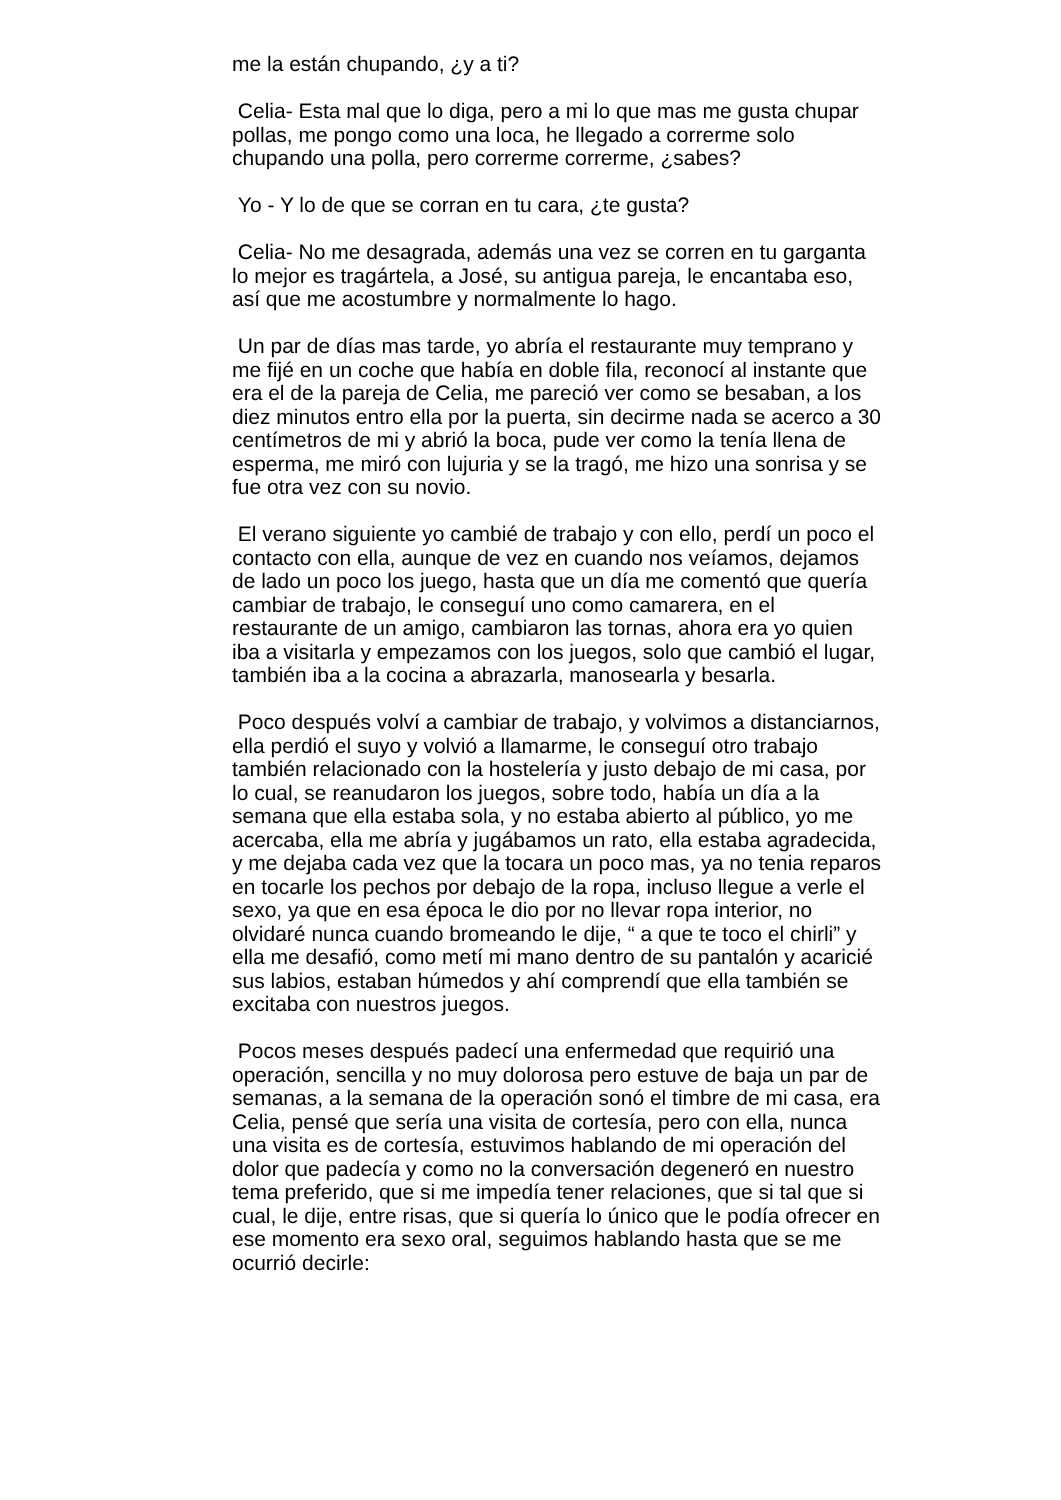me la están chupando, ¿y a ti?
Celia- Esta mal que lo diga, pero a mi lo que mas me gusta chupar
pollas, me pongo como una loca, he llegado a correrme solo
chupando una polla, pero correrme correrme, ¿sabes?
Yo - Y lo de que se corran en tu cara, ¿te gusta?
Celia- No me desagrada, además una vez se corren en tu garganta
lo mejor es tragártela, a José, su antigua pareja, le encantaba eso,
así que me acostumbre y normalmente lo hago.
Un par de días mas tarde, yo abría el restaurante muy temprano y
me fijé en un coche que había en doble fila, reconocí al instante que
era el de la pareja de Celia, me pareció ver como se besaban, a los
diez minutos entro ella por la puerta, sin decirme nada se acerco a 30
centímetros de mi y abrió la boca, pude ver como la tenía llena de
esperma, me miró con lujuria y se la tragó, me hizo una sonrisa y se
fue otra vez con su novio.
El verano siguiente yo cambié de trabajo y con ello, perdí un poco el
contacto con ella, aunque de vez en cuando nos veíamos, dejamos
de lado un poco los juego, hasta que un día me comentó que quería
cambiar de trabajo, le conseguí uno como camarera, en el
restaurante de un amigo, cambiaron las tornas, ahora era yo quien
iba a visitarla y empezamos con los juegos, solo que cambió el lugar,
también iba a la cocina a abrazarla, manosearla y besarla.
Poco después volví a cambiar de trabajo, y volvimos a distanciarnos,
ella perdió el suyo y volvió a llamarme, le conseguí otro trabajo
también relacionado con la hostelería y justo debajo de mi casa, por
lo cual, se reanudaron los juegos, sobre todo, había un día a la
semana que ella estaba sola, y no estaba abierto al público, yo me
acercaba, ella me abría y jugábamos un rato, ella estaba agradecida,
y me dejaba cada vez que la tocara un poco mas, ya no tenia reparos
en tocarle los pechos por debajo de la ropa, incluso llegue a verle el
sexo, ya que en esa época le dio por no llevar ropa interior, no
olvidaré nunca cuando bromeando le dije, “ a que te toco el chirli” y
ella me desafió, como metí mi mano dentro de su pantalón y acaricié
sus labios, estaban húmedos y ahí comprendí que ella también se
excitaba con nuestros juegos.
Pocos meses después padecí una enfermedad que requirió una
operación, sencilla y no muy dolorosa pero estuve de baja un par de
semanas, a la semana de la operación sonó el timbre de mi casa, era
Celia, pensé que sería una visita de cortesía, pero con ella, nunca
una visita es de cortesía, estuvimos hablando de mi operación del
dolor que padecía y como no la conversación degeneró en nuestro
tema preferido, que si me impedía tener relaciones, que si tal que si
cual, le dije, entre risas, que si quería lo único que le podía ofrecer en
ese momento era sexo oral, seguimos hablando hasta que se me
ocurrió decirle: